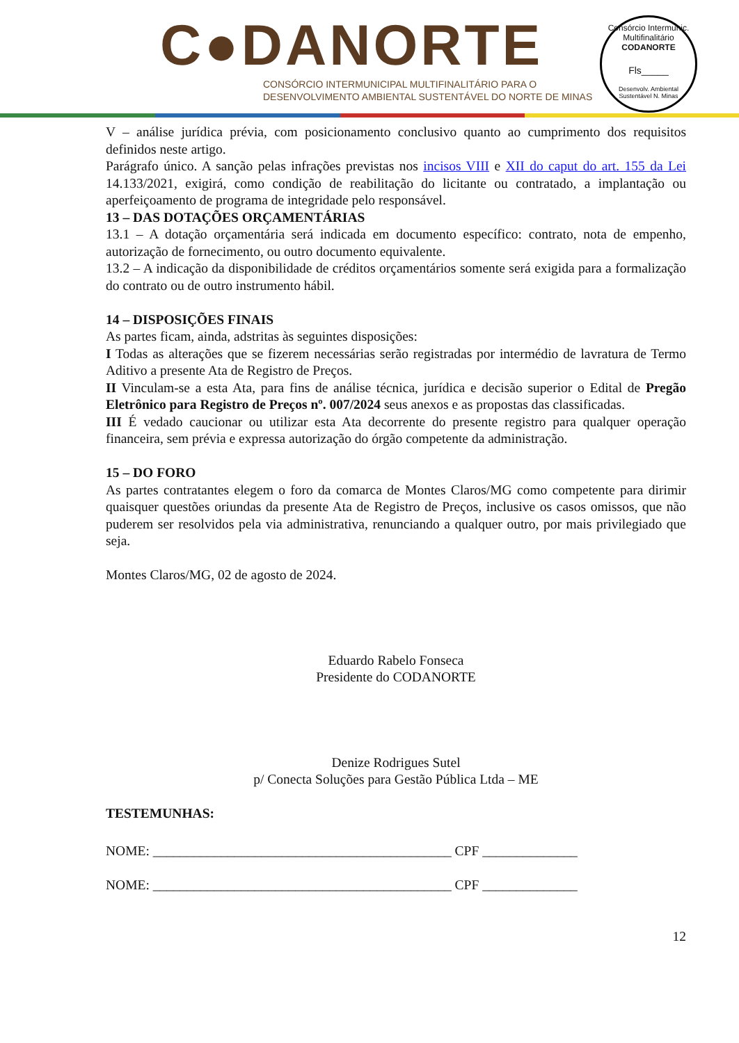C●DANORTE
CONSÓRCIO INTERMUNICIPAL MULTIFINALITÁRIO PARA O
DESENVOLVIMENTO AMBIENTAL SUSTENTÁVEL DO NORTE DE MINAS
Consórcio Intermunic. Multifinalitário
CODANORTE
Fls_____
Desenvolv. Ambiental Sustentável N. Minas
V – análise jurídica prévia, com posicionamento conclusivo quanto ao cumprimento dos requisitos definidos neste artigo.
Parágrafo único. A sanção pelas infrações previstas nos incisos VIII e XII do caput do art. 155 da Lei 14.133/2021, exigirá, como condição de reabilitação do licitante ou contratado, a implantação ou aperfeiçoamento de programa de integridade pelo responsável.
13 – DAS DOTAÇÕES ORÇAMENTÁRIAS
13.1 – A dotação orçamentária será indicada em documento específico: contrato, nota de empenho, autorização de fornecimento, ou outro documento equivalente.
13.2 – A indicação da disponibilidade de créditos orçamentários somente será exigida para a formalização do contrato ou de outro instrumento hábil.
14 – DISPOSIÇÕES FINAIS
As partes ficam, ainda, adstritas às seguintes disposições:
I Todas as alterações que se fizerem necessárias serão registradas por intermédio de lavratura de Termo Aditivo a presente Ata de Registro de Preços.
II Vinculam-se a esta Ata, para fins de análise técnica, jurídica e decisão superior o Edital de Pregão Eletrônico para Registro de Preços nº. 007/2024 seus anexos e as propostas das classificadas.
III É vedado caucionar ou utilizar esta Ata decorrente do presente registro para qualquer operação financeira, sem prévia e expressa autorização do órgão competente da administração.
15 – DO FORO
As partes contratantes elegem o foro da comarca de Montes Claros/MG como competente para dirimir quaisquer questões oriundas da presente Ata de Registro de Preços, inclusive os casos omissos, que não puderem ser resolvidos pela via administrativa, renunciando a qualquer outro, por mais privilegiado que seja.
Montes Claros/MG, 02 de agosto de 2024.
Eduardo Rabelo Fonseca
Presidente do CODANORTE
Denize Rodrigues Sutel
p/ Conecta Soluções para Gestão Pública Ltda – ME
TESTEMUNHAS:
NOME: ____________________________________________ CPF ______________
NOME: ____________________________________________ CPF ______________
12